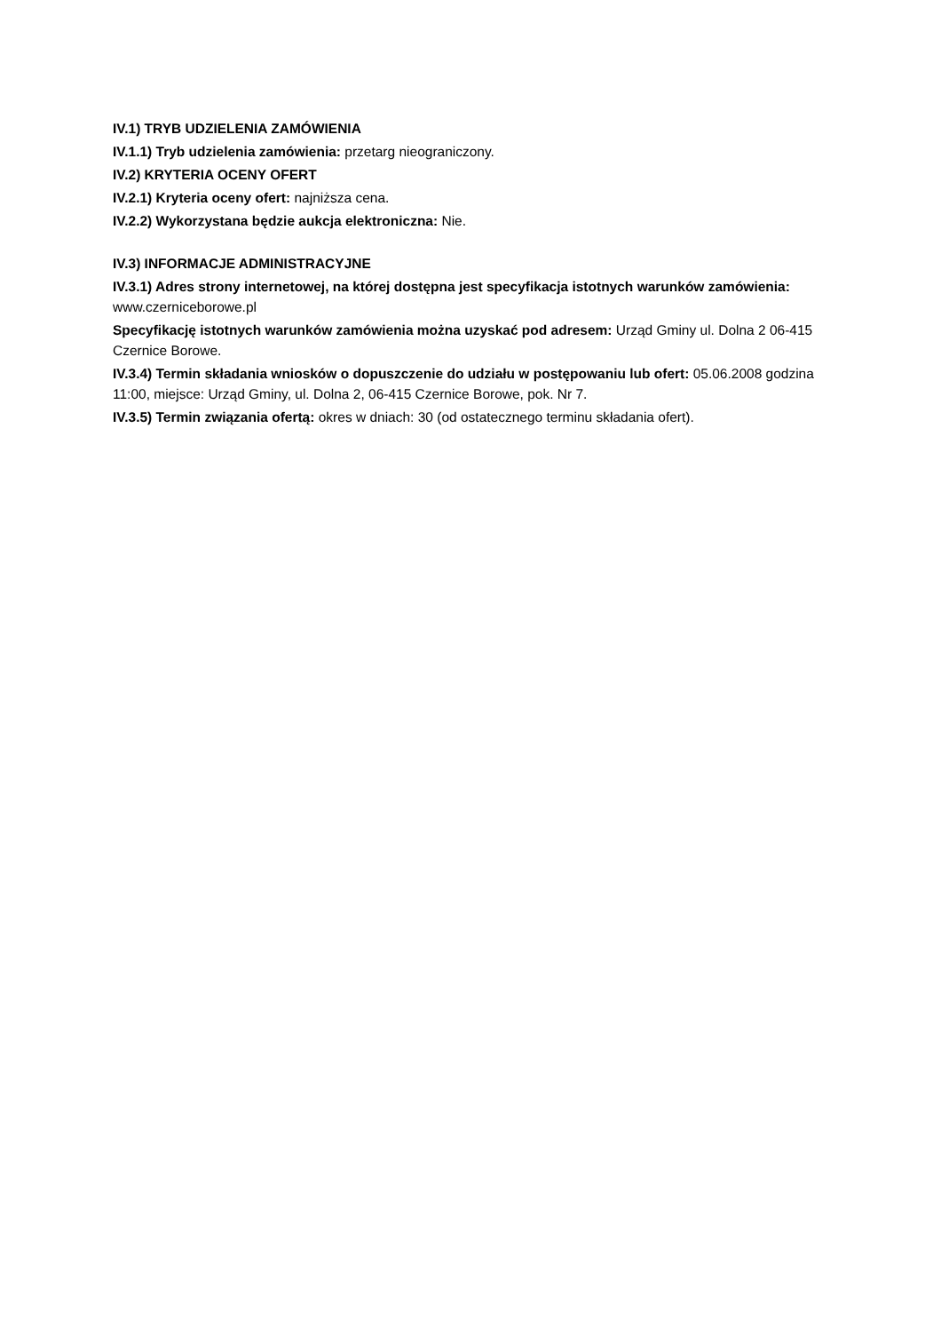IV.1) TRYB UDZIELENIA ZAMÓWIENIA
IV.1.1) Tryb udzielenia zamówienia: przetarg nieograniczony.
IV.2) KRYTERIA OCENY OFERT
IV.2.1) Kryteria oceny ofert: najniższa cena.
IV.2.2) Wykorzystana będzie aukcja elektroniczna: Nie.
IV.3) INFORMACJE ADMINISTRACYJNE
IV.3.1) Adres strony internetowej, na której dostępna jest specyfikacja istotnych warunków zamówienia: www.czerniceborowe.pl
Specyfikację istotnych warunków zamówienia można uzyskać pod adresem: Urząd Gminy ul. Dolna 2 06-415 Czernice Borowe.
IV.3.4) Termin składania wniosków o dopuszczenie do udziału w postępowaniu lub ofert: 05.06.2008 godzina 11:00, miejsce: Urząd Gminy, ul. Dolna 2, 06-415 Czernice Borowe, pok. Nr 7.
IV.3.5) Termin związania ofertą: okres w dniach: 30 (od ostatecznego terminu składania ofert).